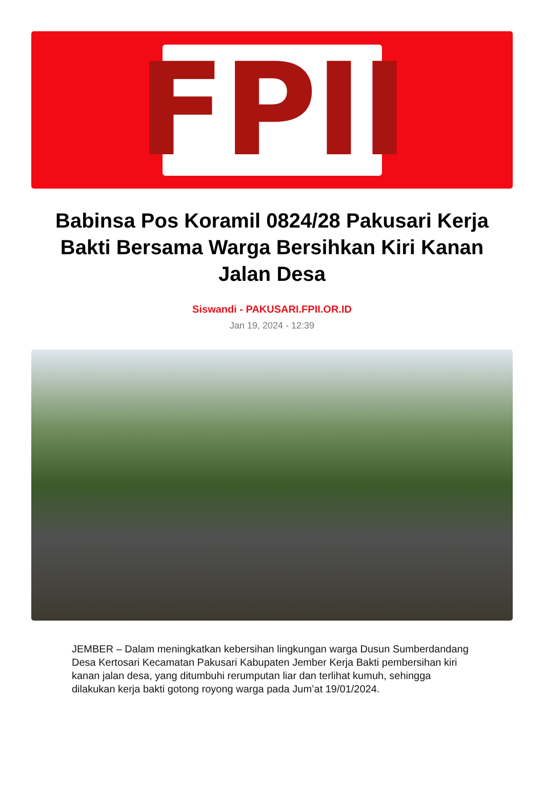FPII
Babinsa Pos Koramil 0824/28 Pakusari Kerja Bakti Bersama Warga Bersihkan Kiri Kanan Jalan Desa
Siswandi - PAKUSARI.FPII.OR.ID
Jan 19, 2024 - 12:39
JEMBER – Dalam meningkatkan kebersihan lingkungan warga Dusun Sumberdandang Desa Kertosari Kecamatan Pakusari Kabupaten Jember Kerja Bakti pembersihan kiri kanan jalan desa, yang ditumbuhi rerumputan liar dan terlihat kumuh, sehingga dilakukan kerja bakti gotong royong warga pada Jum’at 19/01/2024.